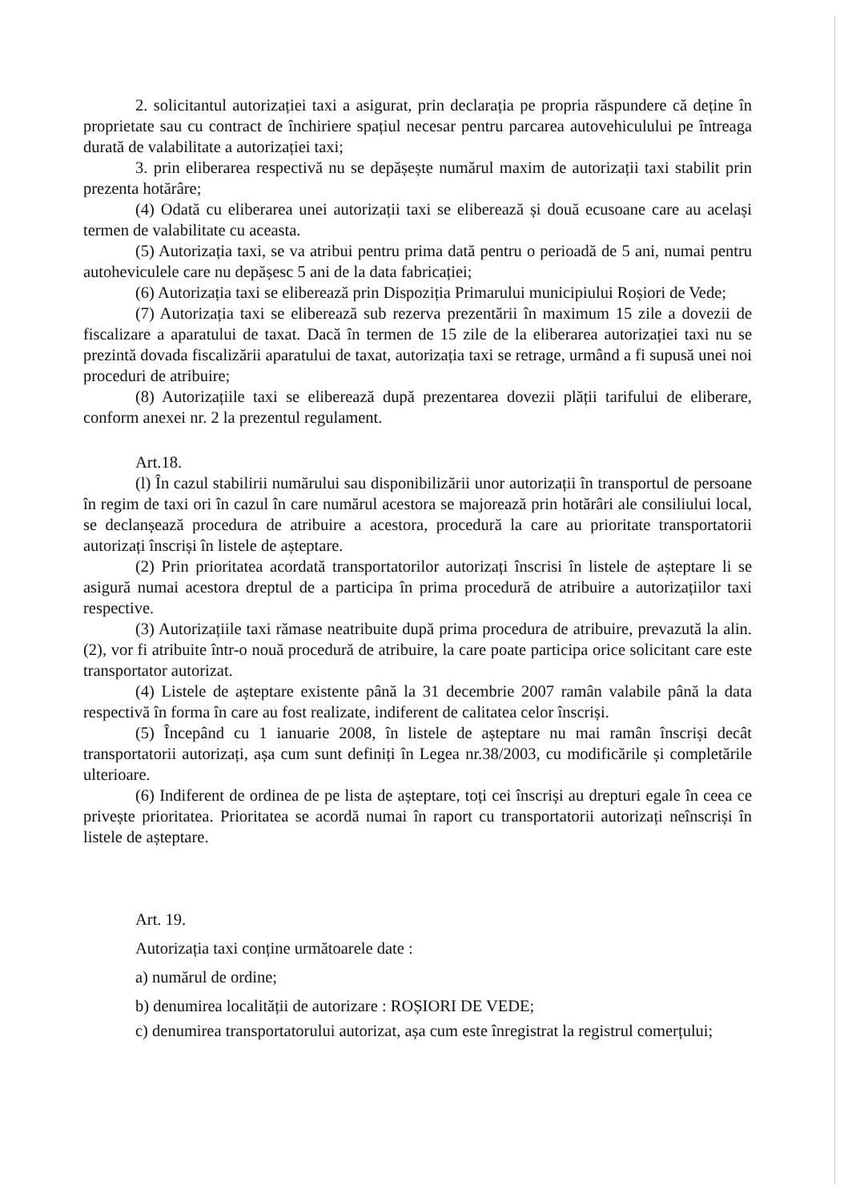2. solicitantul autorizației taxi a asigurat, prin declarația pe propria răspundere că deține în proprietate sau cu contract de închiriere spațiul necesar pentru parcarea autovehiculului pe întreaga durată de valabilitate a autorizației taxi;
3. prin eliberarea respectivă nu se depășește numărul maxim de autorizații taxi stabilit prin prezenta hotărâre;
(4) Odată cu eliberarea unei autorizații taxi se eliberează și două ecusoane care au același termen de valabilitate cu aceasta.
(5) Autorizația taxi, se va atribui pentru prima dată pentru o perioadă de 5 ani, numai pentru autoheviculele care nu depășesc 5 ani de la data fabricației;
(6) Autorizația taxi se eliberează prin Dispoziția Primarului municipiului Roșiori de Vede;
(7) Autorizația taxi se eliberează sub rezerva prezentării în maximum 15 zile a dovezii de fiscalizare a aparatului de taxat. Dacă în termen de 15 zile de la eliberarea autorizației taxi nu se prezintă dovada fiscalizării aparatului de taxat, autorizația taxi se retrage, urmând a fi supusă unei noi proceduri de atribuire;
(8) Autorizațiile taxi se eliberează după prezentarea dovezii plății tarifului de eliberare, conform anexei nr. 2 la prezentul regulament.
Art.18.
(l) În cazul stabilirii numărului sau disponibilizării unor autorizații în transportul de persoane în regim de taxi ori în cazul în care numărul acestora se majorează prin hotărâri ale consiliului local, se declanșează procedura de atribuire a acestora, procedură la care au prioritate transportatorii autorizați înscriși în listele de așteptare.
(2) Prin prioritatea acordată transportatorilor autorizați înscrisi în listele de așteptare li se asigură numai acestora dreptul de a participa în prima procedură de atribuire a autorizațiilor taxi respective.
(3) Autorizațiile taxi rămase neatribuite după prima procedura de atribuire, prevazută la alin. (2), vor fi atribuite într-o nouă procedură de atribuire, la care poate participa orice solicitant care este transportator autorizat.
(4) Listele de așteptare existente până la 31 decembrie 2007 ramân valabile până la data respectivă în forma în care au fost realizate, indiferent de calitatea celor înscriși.
(5) Începând cu 1 ianuarie 2008, în listele de așteptare nu mai ramân înscriși decât transportatorii autorizați, așa cum sunt definiți în Legea nr.38/2003, cu modificările și completările ulterioare.
(6) Indiferent de ordinea de pe lista de așteptare, toți cei înscriși au drepturi egale în ceea ce privește prioritatea. Prioritatea se acordă numai în raport cu transportatorii autorizați neînscriși în listele de așteptare.
Art. 19.
Autorizația taxi conține următoarele date :
a) numărul de ordine;
b) denumirea localității de autorizare : ROȘIORI DE VEDE;
c) denumirea transportatorului autorizat, așa cum este înregistrat la registrul comerțului;